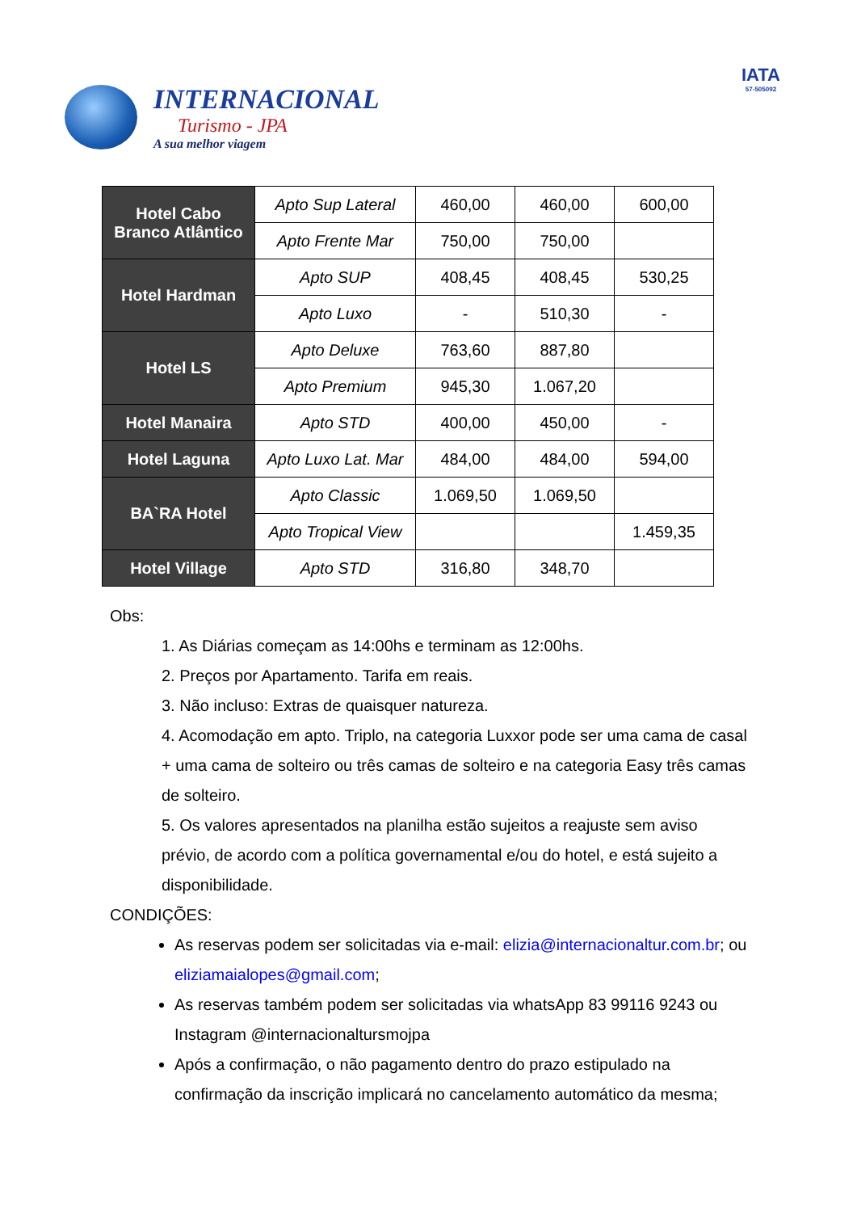INTERNACIONAL
Turismo - JPA
A sua melhor viagem
IATA
57-505092
| Hotel Cabo Branco Atlântico | Apto Sup Lateral | 460,00 | 460,00 | 600,00 |
| | Apto Frente Mar | 750,00 | 750,00 | |
| Hotel Hardman | Apto SUP | 408,45 | 408,45 | 530,25 |
| | Apto Luxo | - | 510,30 | - |
| Hotel LS | Apto Deluxe | 763,60 | 887,80 | |
| | Apto Premium | 945,30 | 1.067,20 | |
| Hotel Manaira | Apto STD | 400,00 | 450,00 | - |
| Hotel Laguna | Apto Luxo Lat. Mar | 484,00 | 484,00 | 594,00 |
| BA`RA Hotel | Apto Classic | 1.069,50 | 1.069,50 | |
| | Apto Tropical View | | | 1.459,35 |
| Hotel Village | Apto STD | 316,80 | 348,70 | |
Obs:
1. As Diárias começam as 14:00hs e terminam as 12:00hs.
2. Preços por Apartamento. Tarifa em reais.
3. Não incluso: Extras de quaisquer natureza.
4. Acomodação em apto. Triplo, na categoria Luxxor pode ser uma cama de casal + uma cama de solteiro ou três camas de solteiro e na categoria Easy três camas de solteiro.
5. Os valores apresentados na planilha estão sujeitos a reajuste sem aviso prévio, de acordo com a política governamental e/ou do hotel, e está sujeito a disponibilidade.
CONDIÇÕES:
As reservas podem ser solicitadas via e-mail: elizia@internacionaltur.com.br; ou eliziamaialopes@gmail.com;
As reservas também podem ser solicitadas via whatsApp 83 99116 9243 ou Instagram @internacionaltursmojpa
Após a confirmação, o não pagamento dentro do prazo estipulado na confirmação da inscrição implicará no cancelamento automático da mesma;